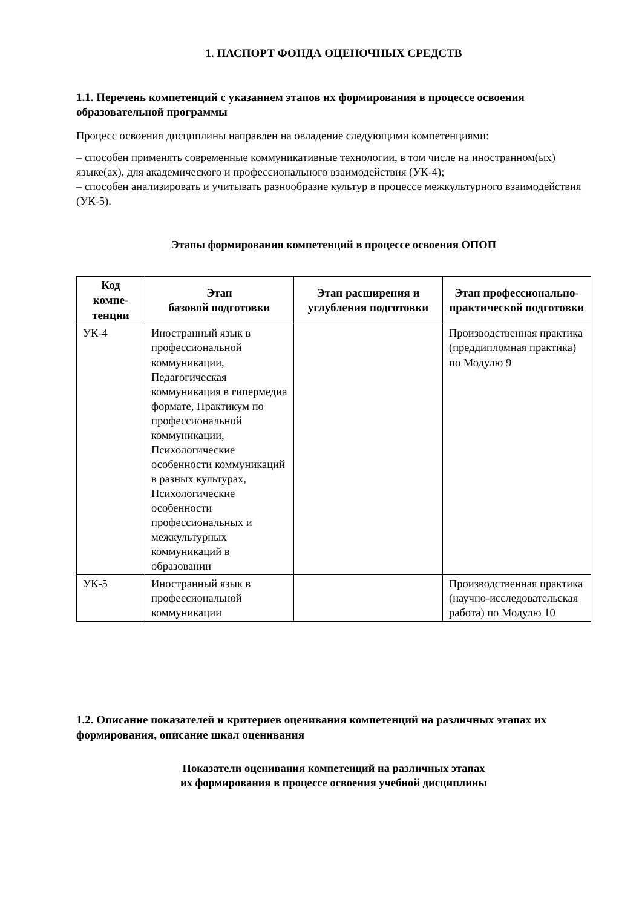1. ПАСПОРТ ФОНДА ОЦЕНОЧНЫХ СРЕДСТВ
1.1. Перечень компетенций с указанием этапов их формирования в процессе освоения образовательной программы
Процесс освоения дисциплины направлен на овладение следующими компетенциями:
– способен применять современные коммуникативные технологии, в том числе на иностранном(ых) языке(ах), для академического и профессионального взаимодействия (УК-4);
– способен анализировать и учитывать разнообразие культур в процессе межкультурного взаимодействия (УК-5).
Этапы формирования компетенций в процессе освоения ОПОП
| Код компе-тенции | Этап базовой подготовки | Этап расширения и углубления подготовки | Этап профессионально-практической подготовки |
| --- | --- | --- | --- |
| УК-4 | Иностранный язык в профессиональной коммуникации, Педагогическая коммуникация в гипермедиа формате, Практикум по профессиональной коммуникации, Психологические особенности коммуникаций в разных культурах, Психологические особенности профессиональных и межкультурных коммуникаций в образовании | | Производственная практика (преддипломная практика) по Модулю 9 |
| УК-5 | Иностранный язык в профессиональной коммуникации | | Производственная практика (научно-исследовательская работа) по Модулю 10 |
1.2. Описание показателей и критериев оценивания компетенций на различных этапах их формирования, описание шкал оценивания
Показатели оценивания компетенций на различных этапах
их формирования в процессе освоения учебной дисциплины